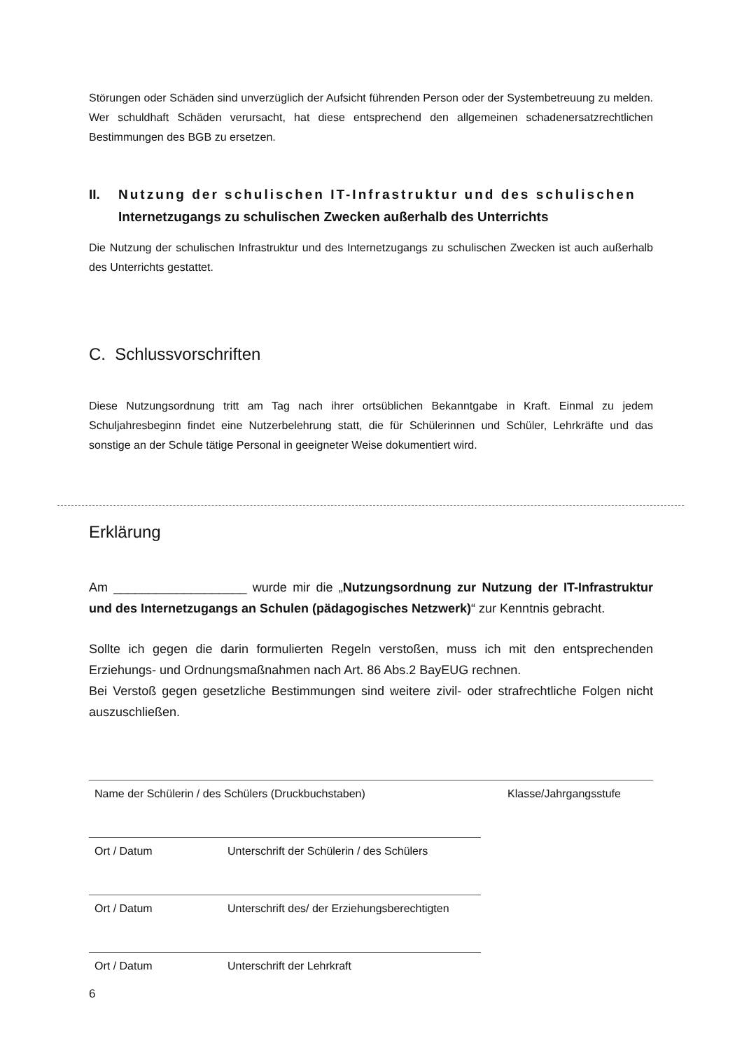Störungen oder Schäden sind unverzüglich der Aufsicht führenden Person oder der Systembetreuung zu melden. Wer schuldhaft Schäden verursacht, hat diese entsprechend den allgemeinen schadenersatzrechtlichen Bestimmungen des BGB zu ersetzen.
II. Nutzung der schulischen IT-Infrastruktur und des schulischen
Internetzugangs zu schulischen Zwecken außerhalb des Unterrichts
Die Nutzung der schulischen Infrastruktur und des Internetzugangs zu schulischen Zwecken ist auch außerhalb des Unterrichts gestattet.
C. Schlussvorschriften
Diese Nutzungsordnung tritt am Tag nach ihrer ortsüblichen Bekanntgabe in Kraft. Einmal zu jedem Schuljahresbeginn findet eine Nutzerbelehrung statt, die für Schülerinnen und Schüler, Lehrkräfte und das sonstige an der Schule tätige Personal in geeigneter Weise dokumentiert wird.
Erklärung
Am ___________________ wurde mir die „Nutzungsordnung zur Nutzung der IT-Infrastruktur und des Internetzugangs an Schulen (pädagogisches Netzwerk)“ zur Kenntnis gebracht.
Sollte ich gegen die darin formulierten Regeln verstoßen, muss ich mit den entsprechenden Erziehungs- und Ordnungsmaßnahmen nach Art. 86 Abs.2 BayEUG rechnen.
Bei Verstoß gegen gesetzliche Bestimmungen sind weitere zivil- oder strafrechtliche Folgen nicht auszuschließen.
Name der Schülerin / des Schülers (Druckbuchstaben) Klasse/Jahrgangsstufe
Ort / Datum Unterschrift der Schülerin / des Schülers
Ort / Datum Unterschrift des/ der Erziehungsberechtigten
Ort / Datum Unterschrift der Lehrkraft
6